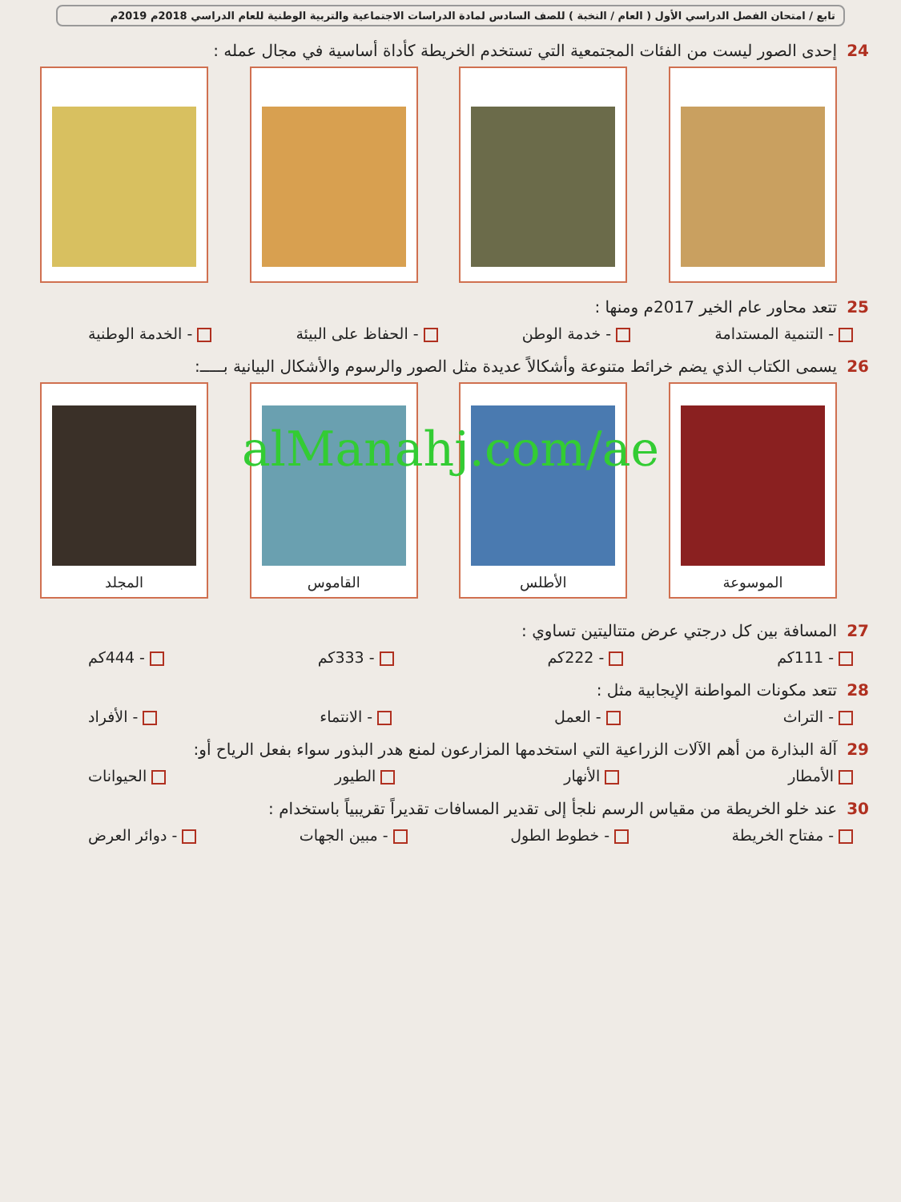تابع / امتحان الفصل الدراسي الأول ( العام / النخبة ) للصف السادس لمادة الدراسات الاجتماعية والتربية الوطنية للعام الدراسي 2018م 2019م
24إحدى الصور ليست من الفئات المجتمعية التي تستخدم الخريطة كأداة أساسية في مجال عمله :
25تتعد محاور عام الخير 2017م ومنها :
- التنمية المستدامة - خدمة الوطن - الحفاظ على البيئة - الخدمة الوطنية
26يسمى الكتاب الذي يضم خرائط متنوعة وأشكالاً عديدة مثل الصور والرسوم والأشكال البيانية بـــــ:
الموسوعة الأطلس القاموس المجلد
alManahj.com/ae
27المسافة بين كل درجتي عرض متتاليتين تساوي :
- 111كم - 222كم - 333كم - 444كم
28تتعد مكونات المواطنة الإيجابية مثل :
- التراث - العمل - الانتماء - الأفراد
29آلة البذارة من أهم الآلات الزراعية التي استخدمها المزارعون لمنع هدر البذور سواء بفعل الرياح أو:
الأمطار الأنهار الطيور الحيوانات
30عند خلو الخريطة من مقياس الرسم نلجأ إلى تقدير المسافات تقديراً تقريبياً باستخدام :
- مفتاح الخريطة - خطوط الطول - مبين الجهات - دوائر العرض